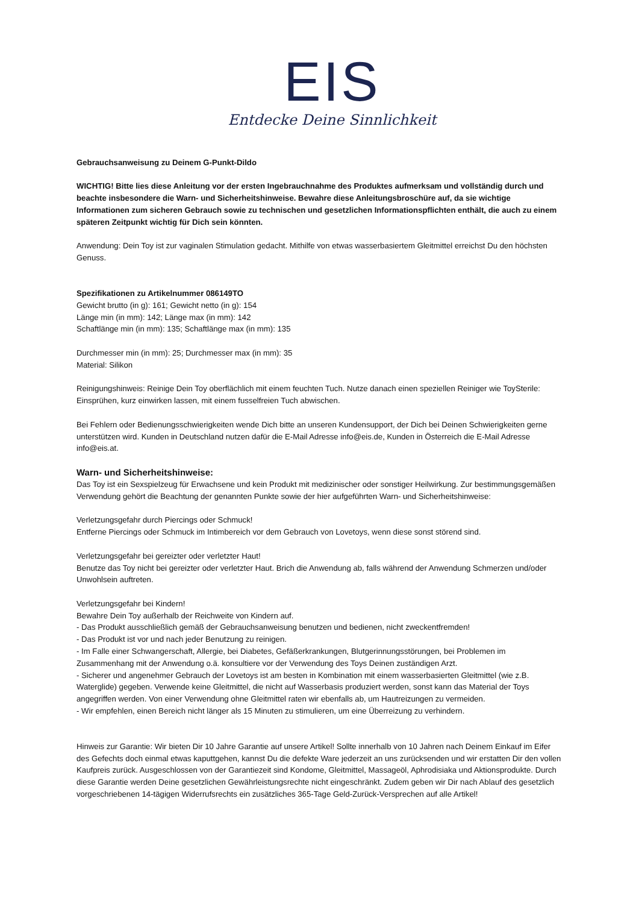EIS
Entdecke Deine Sinnlichkeit
Gebrauchsanweisung zu Deinem G-Punkt-Dildo
WICHTIG! Bitte lies diese Anleitung vor der ersten Ingebrauchnahme des Produktes aufmerksam und vollständig durch und beachte insbesondere die Warn- und Sicherheitshinweise. Bewahre diese Anleitungsbroschüre auf, da sie wichtige Informationen zum sicheren Gebrauch sowie zu technischen und gesetzlichen Informationspflichten enthält, die auch zu einem späteren Zeitpunkt wichtig für Dich sein könnten.
Anwendung: Dein Toy ist zur vaginalen Stimulation gedacht. Mithilfe von etwas wasserbasiertem Gleitmittel erreichst Du den höchsten Genuss.
Spezifikationen zu Artikelnummer 086149TO
Gewicht brutto (in g): 161; Gewicht netto (in g): 154
Länge min (in mm): 142; Länge max (in mm): 142
Schaftlänge min (in mm): 135; Schaftlänge max (in mm): 135
Durchmesser min (in mm): 25; Durchmesser max (in mm): 35
Material: Silikon
Reinigungshinweis: Reinige Dein Toy oberflächlich mit einem feuchten Tuch. Nutze danach einen speziellen Reiniger wie ToySterile: Einsprühen, kurz einwirken lassen, mit einem fusselfreien Tuch abwischen.
Bei Fehlern oder Bedienungsschwierigkeiten wende Dich bitte an unseren Kundensupport, der Dich bei Deinen Schwierigkeiten gerne unterstützen wird. Kunden in Deutschland nutzen dafür die E-Mail Adresse info@eis.de, Kunden in Österreich die E-Mail Adresse info@eis.at.
Warn- und Sicherheitshinweise:
Das Toy ist ein Sexspielzeug für Erwachsene und kein Produkt mit medizinischer oder sonstiger Heilwirkung. Zur bestimmungsgemäßen Verwendung gehört die Beachtung der genannten Punkte sowie der hier aufgeführten Warn- und Sicherheitshinweise:
Verletzungsgefahr durch Piercings oder Schmuck!
Entferne Piercings oder Schmuck im Intimbereich vor dem Gebrauch von Lovetoys, wenn diese sonst störend sind.
Verletzungsgefahr bei gereizter oder verletzter Haut!
Benutze das Toy nicht bei gereizter oder verletzter Haut. Brich die Anwendung ab, falls während der Anwendung Schmerzen und/oder Unwohlsein auftreten.
Verletzungsgefahr bei Kindern!
Bewahre Dein Toy außerhalb der Reichweite von Kindern auf.
- Das Produkt ausschließlich gemäß der Gebrauchsanweisung benutzen und bedienen, nicht zweckentfremden!
- Das Produkt ist vor und nach jeder Benutzung zu reinigen.
- Im Falle einer Schwangerschaft, Allergie, bei Diabetes, Gefäßerkrankungen, Blutgerinnungsstörungen, bei Problemen im Zusammenhang mit der Anwendung o.ä. konsultiere vor der Verwendung des Toys Deinen zuständigen Arzt.
- Sicherer und angenehmer Gebrauch der Lovetoys ist am besten in Kombination mit einem wasserbasierten Gleitmittel (wie z.B. Waterglide) gegeben. Verwende keine Gleitmittel, die nicht auf Wasserbasis produziert werden, sonst kann das Material der Toys angegriffen werden. Von einer Verwendung ohne Gleitmittel raten wir ebenfalls ab, um Hautreizungen zu vermeiden.
- Wir empfehlen, einen Bereich nicht länger als 15 Minuten zu stimulieren, um eine Überreizung zu verhindern.
Hinweis zur Garantie: Wir bieten Dir 10 Jahre Garantie auf unsere Artikel! Sollte innerhalb von 10 Jahren nach Deinem Einkauf im Eifer des Gefechts doch einmal etwas kaputtgehen, kannst Du die defekte Ware jederzeit an uns zurücksenden und wir erstatten Dir den vollen Kaufpreis zurück. Ausgeschlossen von der Garantiezeit sind Kondome, Gleitmittel, Massageöl, Aphrodisiaka und Aktionsprodukte. Durch diese Garantie werden Deine gesetzlichen Gewährleistungsrechte nicht eingeschränkt. Zudem geben wir Dir nach Ablauf des gesetzlich vorgeschriebenen 14-tägigen Widerrufsrechts ein zusätzliches 365-Tage Geld-Zurück-Versprechen auf alle Artikel!